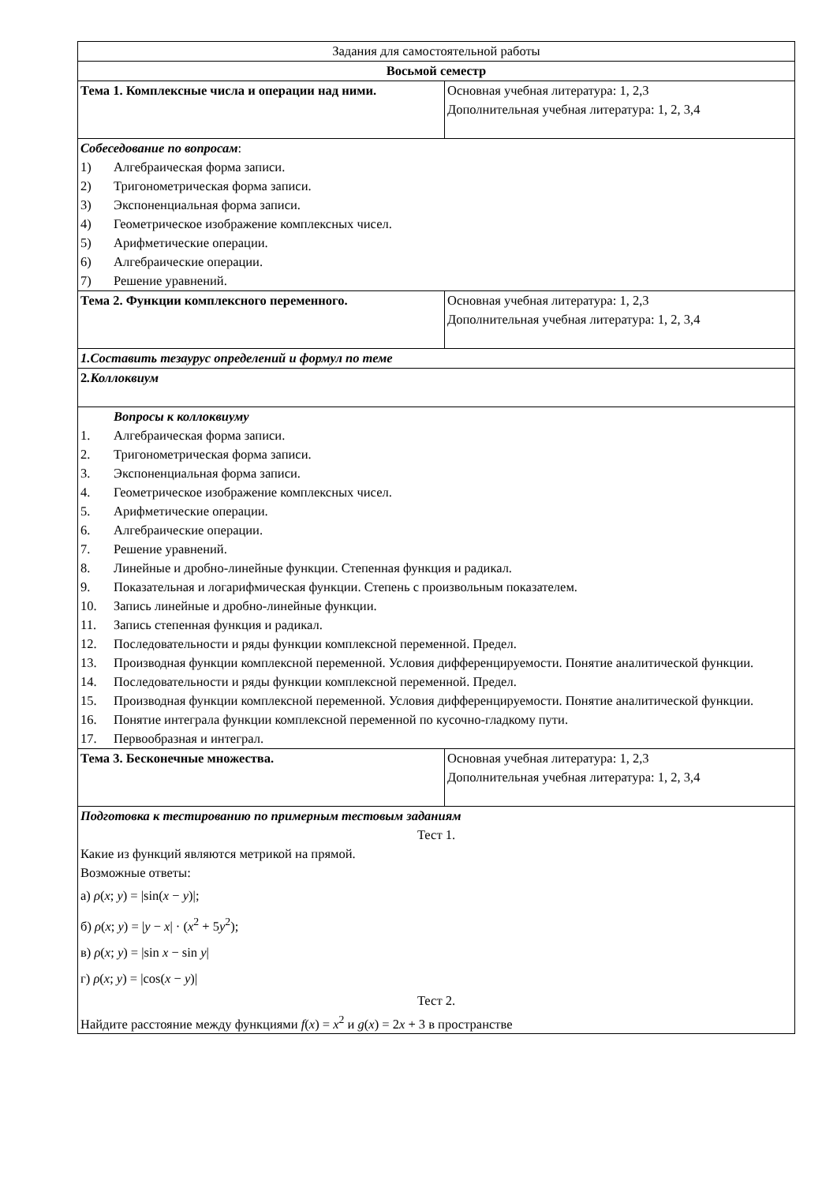| Задания для самостоятельной работы | |
| Восьмой семестр | |
| Тема 1. Комплексные числа и операции над ними. | Основная учебная литература: 1, 2,3 Дополнительная учебная литература: 1, 2, 3,4 |
| Собеседование по вопросам : 1) Алгебраическая форма записи. 2) Тригонометрическая форма записи. 3) Экспоненциальная форма записи. 4) Геометрическое изображение комплексных чисел. 5) Арифметические операции. 6) Алгебраические операции. 7) Решение уравнений. | |
| Тема 2. Функции комплексного переменного. | Основная учебная литература: 1, 2,3 Дополнительная учебная литература: 1, 2, 3,4 |
| 1.Составить тезаурус определений и формул по теме | |
| 2 .Коллоквиум | |
| Вопросы к коллоквиуму 1. Алгебраическая форма записи. 2. Тригонометрическая форма записи. 3. Экспоненциальная форма записи. 4. Геометрическое изображение комплексных чисел. 5. Арифметические операции. 6. Алгебраические операции. 7. Решение уравнений. 8. Линейные и дробно-линейные функции. Степенная функция и радикал. 9. Показательная и логарифмическая функции. Степень с произвольным показателем. 10. Запись линейные и дробно-линейные функции. 11. Запись степенная функция и радикал. 12. Последовательности и ряды функции комплексной переменной. Предел. 13. Производная функции комплексной переменной. Условия дифференцируемости. Понятие аналитической функции. 14. Последовательности и ряды функции комплексной переменной. Предел. 15. Производная функции комплексной переменной. Условия дифференцируемости. Понятие аналитической функции. 16. Понятие интеграла функции комплексной переменной по кусочно-гладкому пути. 17. Первообразная и интеграл. | |
| Тема 3. Бесконечные множества. | Основная учебная литература: 1, 2,3 Дополнительная учебная литература: 1, 2, 3,4 |
| Подготовка к тестированию по примерным тестовым заданиям Тест 1. Какие из функций являются метрикой на прямой. Возможные ответы: а) ρ ( x ; y ) = /sin( x − y )/; б) ρ ( x ; y ) = / y − x / · ( x<sup>2</sup> + 5 y<sup>2</sup>); в) ρ ( x ; y ) = /sin x − sin y / г) ρ ( x ; y ) = /cos( x − y )/ Тест 2. Найдите расстояние между функциями f ( x ) = x<sup>2</sup> и g ( x ) = 2 x + 3 в пространстве | |